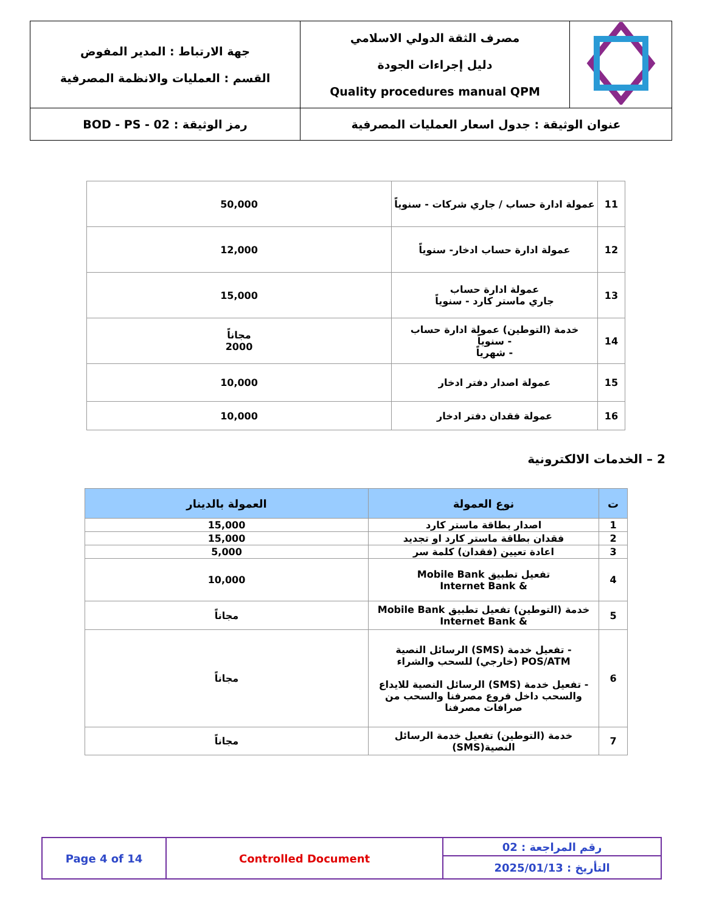| | مصرف الثقة الدولي الاسلامي دليل إجراءات الجودة Quality procedures manual QPM | جهة الارتباط : المدير المفوض القسم : العمليات والانظمة المصرفية |
| عنوان الوثيقة : جدول اسعار العمليات المصرفية | | رمز الوثيقة : BOD - PS - 02 |
| 11 | عمولة ادارة حساب / جاري شركات - سنوياً | 50,000 |
| 12 | عمولة ادارة حساب ادخار- سنوياً | 12,000 |
| 13 | عمولة ادارة حساب جاري ماستر كارد - سنوياً | 15,000 |
| 14 | خدمة (التوطين) عمولة ادارة حساب - سنوياً - شهرياً | مجاناً 2000 |
| 15 | عمولة اصدار دفتر ادخار | 10,000 |
| 16 | عمولة فقدان دفتر ادخار | 10,000 |
2 – الخدمات الالكترونية
| ت | نوع العمولة | العمولة بالدينار |
| --- | --- | --- |
| 1 | اصدار بطاقة ماستر كارد | 15,000 |
| 2 | فقدان بطاقة ماستر كارد او تجديد | 15,000 |
| 3 | اعادة تعيين (فقدان) كلمة سر | 5,000 |
| 4 | تفعيل تطبيق Mobile Bank & Internet Bank | 10,000 |
| 5 | خدمة (التوطين) تفعيل تطبيق Mobile Bank & Internet Bank | مجاناً |
| 6 | - تفعيل خدمة (SMS) الرسائل النصية POS/ATM (خارجي) للسحب والشراء - تفعيل خدمة (SMS) الرسائل النصية للايداع والسحب داخل فروع مصرفنا والسحب من صرافات مصرفنا | مجاناً |
| 7 | خدمة (التوطين) تفعيل خدمة الرسائل النصية(SMS) | مجاناً |
| رقم المراجعة : 02 | Controlled Document | Page 4 of 14 |
| التأريخ : 2025/01/13 | | |